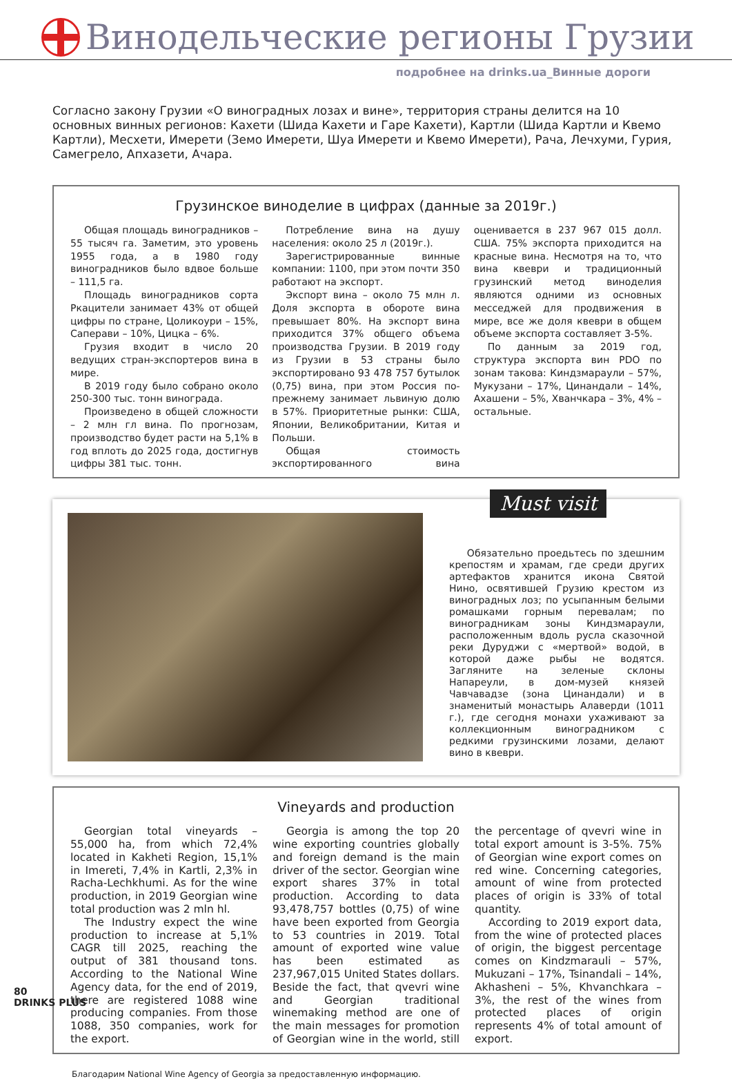Винодельческие регионы Грузии
подробнее на drinks.ua_Винные дороги
Согласно закону Грузии «О виноградных лозах и вине», территория страны делится на 10 основных винных регионов: Кахети (Шида Кахети и Гаре Кахети), Картли (Шида Картли и Квемо Картли), Месхети, Имерети (Земо Имерети, Шуа Имерети и Квемо Имерети), Рача, Лечхуми, Гурия, Самегрело, Апхазети, Ачара.
Грузинское виноделие в цифрах (данные за 2019г.)
Общая площадь виноградников – 55 тысяч га. Заметим, это уровень 1955 года, а в 1980 году виноградников было вдвое больше – 111,5 га.
Площадь виноградников сорта Ркацители занимает 43% от общей цифры по стране, Цоликоури – 15%, Саперави – 10%, Цицка – 6%.
Грузия входит в число 20 ведущих стран-экспортеров вина в мире.
В 2019 году было собрано около 250-300 тыс. тонн винограда.
Произведено в общей сложности – 2 млн гл вина. По прогнозам, производство будет расти на 5,1% в год вплоть до 2025 года, достигнув цифры 381 тыс. тонн.
Потребление вина на душу населения: около 25 л (2019г.).
Зарегистрированные винные компании: 1100, при этом почти 350 работают на экспорт.
Экспорт вина – около 75 млн л. Доля экспорта в обороте вина превышает 80%. На экспорт вина приходится 37% общего объема производства Грузии. В 2019 году из Грузии в 53 страны было экспортировано 93 478 757 бутылок (0,75) вина, при этом Россия по-прежнему занимает львиную долю в 57%. Приоритетные рынки: США, Японии, Великобритании, Китая и Польши.
Общая стоимость экспортированного вина оценивается в 237 967 015 долл. США. 75% экспорта приходится на красные вина. Несмотря на то, что вина квеври и традиционный грузинский метод виноделия являются одними из основных месседжей для продвижения в мире, все же доля квеври в общем объеме экспорта составляет 3-5%.
По данным за 2019 год, структура экспорта вин PDO по зонам такова: Киндзмараули – 57%, Мукузани – 17%, Цинандали – 14%, Ахашени – 5%, Хванчкара – 3%, 4% – остальные.
Must visit
Обязательно проедьтесь по здешним крепостям и храмам, где среди других артефактов хранится икона Святой Нино, освятившей Грузию крестом из виноградных лоз; по усыпанным белыми ромашками горным перевалам; по виноградникам зоны Киндзмараули, расположенным вдоль русла сказочной реки Дуруджи с «мертвой» водой, в которой даже рыбы не водятся. Загляните на зеленые склоны Напареули, в дом-музей князей Чавчавадзе (зона Цинандали) и в знаменитый монастырь Алаверди (1011 г.), где сегодня монахи ухаживают за коллекционным виноградником с редкими грузинскими лозами, делают вино в квеври.
Vineyards and production
Georgian total vineyards – 55,000 ha, from which 72,4% located in Kakheti Region, 15,1% in Imereti, 7,4% in Kartli, 2,3% in Racha-Lechkhumi. As for the wine production, in 2019 Georgian wine total production was 2 mln hl.
The Industry expect the wine production to increase at 5,1% CAGR till 2025, reaching the output of 381 thousand tons. According to the National Wine Agency data, for the end of 2019, there are registered 1088 wine producing companies. From those 1088, 350 companies, work for the export.
Georgia is among the top 20 wine exporting countries globally and foreign demand is the main driver of the sector. Georgian wine export shares 37% in total production. According to data 93,478,757 bottles (0,75) of wine have been exported from Georgia to 53 countries in 2019. Total amount of exported wine value has been estimated as 237,967,015 United States dollars. Beside the fact, that qvevri wine and Georgian traditional winemaking method are one of the main messages for promotion of Georgian wine in the world, still the percentage of qvevri wine in total export amount is 3-5%. 75% of Georgian wine export comes on red wine. Concerning categories, amount of wine from protected places of origin is 33% of total quantity.
According to 2019 export data, from the wine of protected places of origin, the biggest percentage comes on Kindzmarauli – 57%, Mukuzani – 17%, Tsinandali – 14%, Akhasheni – 5%, Khvanchkara – 3%, the rest of the wines from protected places of origin represents 4% of total amount of export.
Благодарим National Wine Agency of Georgia за предоставленную информацию.
80
DRINKS PLUS